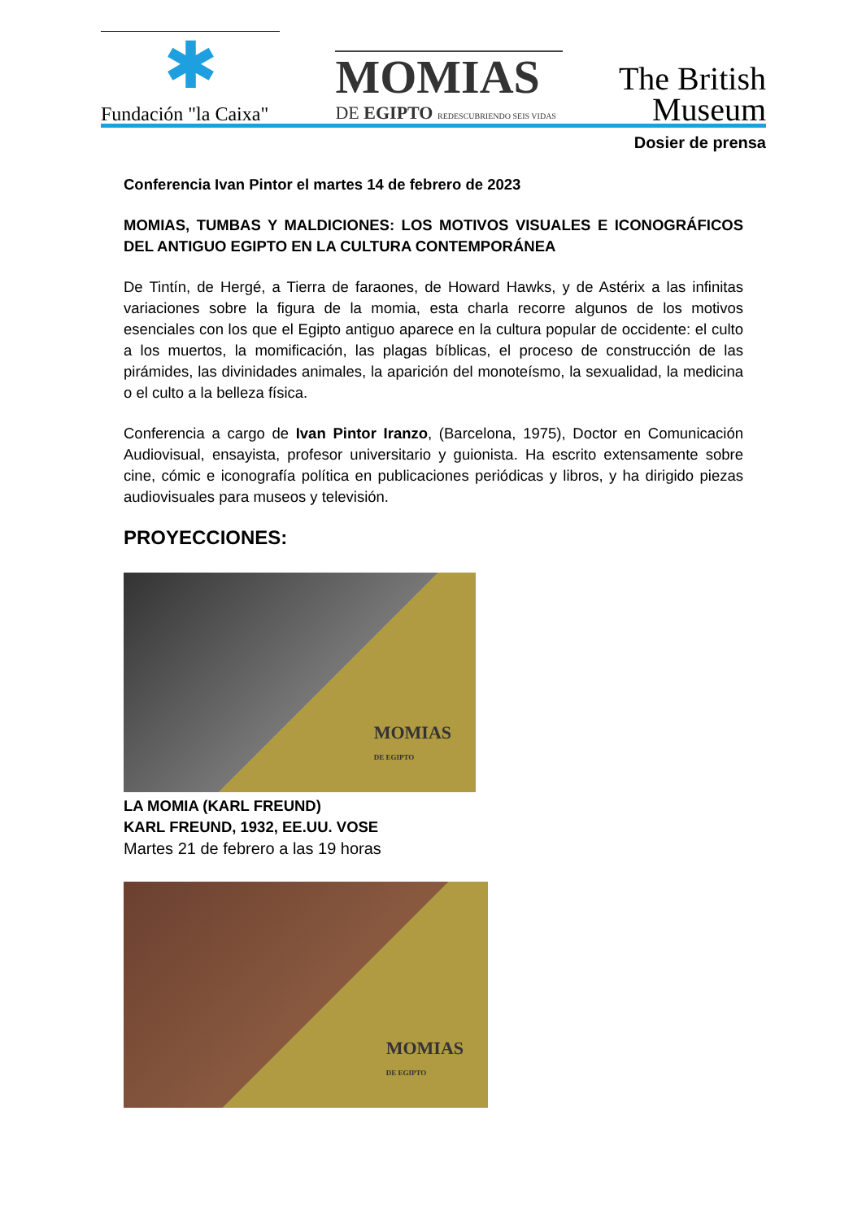✱
Fundación "la Caixa"
MOMIAS
DE EGIPTO REDESCUBRIENDO SEIS VIDAS
The British
Museum
Dosier de prensa
Conferencia Ivan Pintor el martes 14 de febrero de 2023
MOMIAS, TUMBAS Y MALDICIONES: LOS MOTIVOS VISUALES E ICONOGRÁFICOS DEL ANTIGUO EGIPTO EN LA CULTURA CONTEMPORÁNEA
De Tintín, de Hergé, a Tierra de faraones, de Howard Hawks, y de Astérix a las infinitas variaciones sobre la figura de la momia, esta charla recorre algunos de los motivos esenciales con los que el Egipto antiguo aparece en la cultura popular de occidente: el culto a los muertos, la momificación, las plagas bíblicas, el proceso de construcción de las pirámides, las divinidades animales, la aparición del monoteísmo, la sexualidad, la medicina o el culto a la belleza física.
Conferencia a cargo de Ivan Pintor Iranzo, (Barcelona, 1975), Doctor en Comunicación Audiovisual, ensayista, profesor universitario y guionista. Ha escrito extensamente sobre cine, cómic e iconografía política en publicaciones periódicas y libros, y ha dirigido piezas audiovisuales para museos y televisión.
PROYECCIONES:
MOMIAS
DE EGIPTO
LA MOMIA (KARL FREUND)
KARL FREUND, 1932, EE.UU. VOSE
Martes 21 de febrero a las 19 horas
MOMIAS
DE EGIPTO